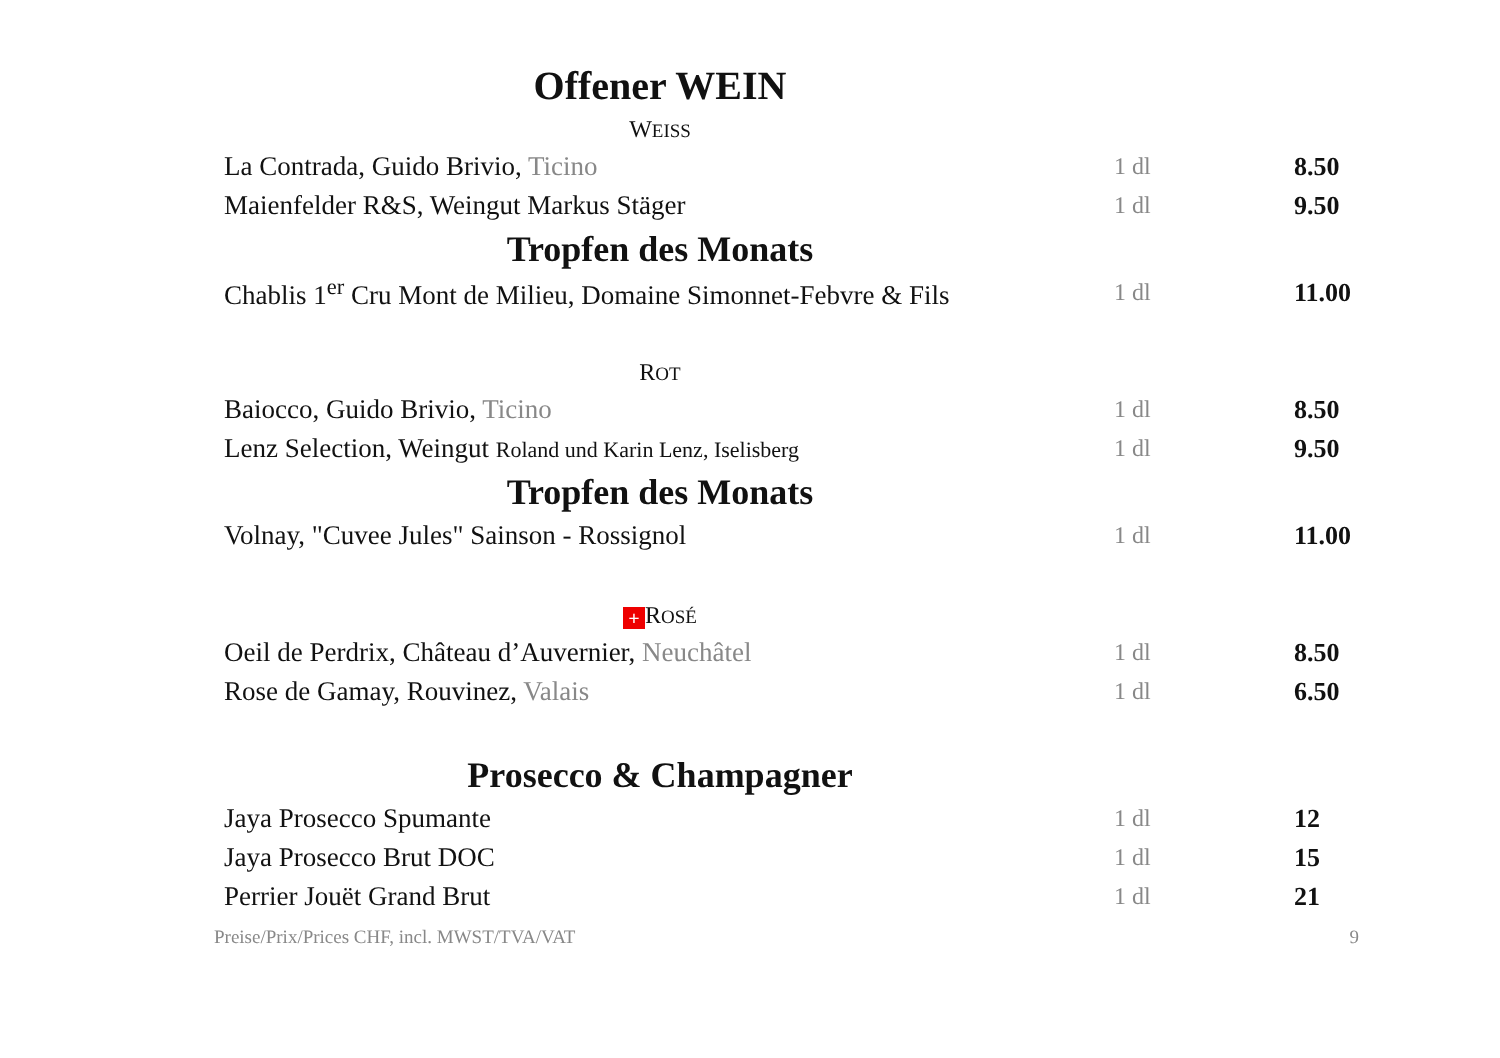Offener WEIN
WEISS
| La Contrada, Guido Brivio, Ticino | 1 dl | 8.50 |
| Maienfelder R&S, Weingut Markus Stäger | 1 dl | 9.50 |
Tropfen des Monats
| Chablis 1<sup>er</sup> Cru Mont de Milieu, Domaine Simonnet-Febvre & Fils | 1 dl | 11.00 |
ROT
| Baiocco, Guido Brivio, Ticino | 1 dl | 8.50 |
| Lenz Selection, Weingut Roland und Karin Lenz, Iselisberg | 1 dl | 9.50 |
Tropfen des Monats
| Volnay, "Cuvee Jules" Sainson - Rossignol | 1 dl | 11.00 |
+ ROSÉ
| Oeil de Perdrix, Château d’Auvernier, Neuchâtel | 1 dl | 8.50 |
| Rose de Gamay, Rouvinez, Valais | 1 dl | 6.50 |
Prosecco & Champagner
| Jaya Prosecco Spumante | 1 dl | 12 |
| Jaya Prosecco Brut DOC | 1 dl | 15 |
| Perrier Jouët Grand Brut | 1 dl | 21 |
Preise/Prix/Prices CHF, incl. MWST/TVA/VAT 9